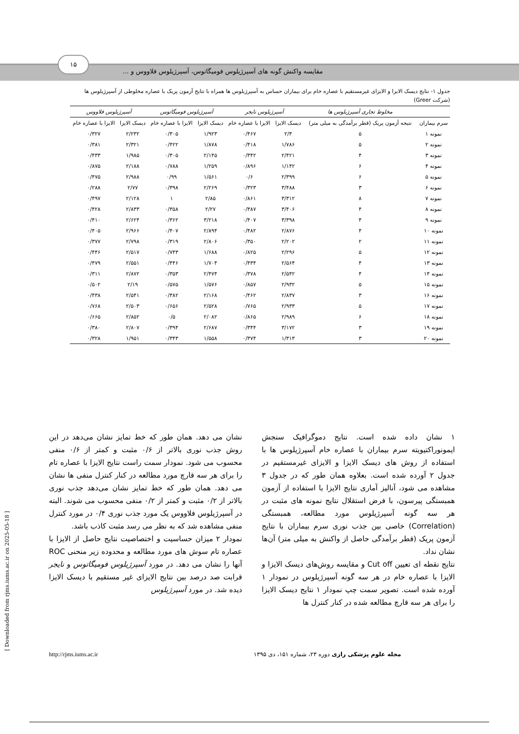۱۵
مقایسه واکنش گونه های آسپرژیلوس فومیگاتوس، آسپرژیلوس فلاووس و ...
جدول ۱- نتایج دیسک الایزا و الایزای غیرمستقیم با عصاره خام برای بیماران حساس به آسپرژیلوس ها همراه با نتایج آزمون پریک با عصاره مخلوطی از آسپرژیلوس ها (شرکت Greer)
| | مخلوط تجاری آسپرژیلوس ها | آسپرژیلوس نایجر | | آسپرژیلوس فومیگاتوس | | آسپرژیلوس فلاووس | |
| --- | --- | --- | --- | --- | --- | --- | --- |
| سرم بیماران | نتیجه آزمون پریک (قطر برآمدگی به میلی متر) | دیسک الایزا | الایزا با عصاره خام | دیسک الایزا | الایزا با عصاره خام | دیسک الایزا | الایزا با عصاره خام |
| نمونه ۱ | ۵ | ۲/۳ | ۰/۴۶۷ | ۱/۹۲۳ | ۰/۳۰۵ | ۲/۲۳۲ | ۰/۳۲۷ |
| نمونه ۲ | ۵ | ۱/۷۸۶ | ۰/۴۱۸ | ۱/۸۷۸ | ۰/۴۲۲ | ۲/۳۲۱ | ۰/۳۸۱ |
| نمونه ۳ | ۴ | ۲/۴۲۱ | ۰/۳۴۲ | ۲/۱۴۵ | ۰/۳۰۵ | ۱/۹۸۵ | ۰/۴۳۳ |
| نمونه ۴ | ۶ | ۱/۱۴۲ | ۰/۸۹۶ | ۱/۲۵۹ | ۰/۷۸۸ | ۲/۱۸۸ | ۰/۸۷۵ |
| نمونه ۵ | ۶ | ۲/۳۹۹ | ۰/۶ | ۱/۵۶۱ | ۰/۹۹ | ۲/۹۸۸ | ۰/۴۷۵ |
| نمونه ۶ | ۳ | ۳/۴۸۸ | ۰/۳۲۳ | ۲/۲۶۹ | ۰/۳۹۸ | ۲/۷۷ | ۰/۲۸۸ |
| نمونه ۷ | ۸ | ۳/۳۱۲ | ۰/۸۶۱ | ۲/۸۵ | ۱ | ۲/۱۲۸ | ۰/۴۹۷ |
| نمونه ۸ | ۴ | ۳/۴۰۶ | ۰/۳۸۷ | ۲/۲۷ | ۰/۳۵۸ | ۲/۸۳۳ | ۰/۴۲۸ |
| نمونه ۹ | ۴ | ۳/۳۹۸ | ۰/۴۰۷ | ۳/۲۱۸ | ۰/۳۶۲ | ۲/۶۲۴ | ۰/۴۱۰ |
| نمونه ۱۰ | ۴ | ۲/۸۷۶ | ۰/۴۸۲ | ۲/۸۹۴ | ۰/۴۰۷ | ۲/۹۶۶ | ۰/۴۰۵ |
| نمونه ۱۱ | ۲ | ۲/۲۰۲ | ۰/۳۵۰ | ۲/۸۰۶ | ۰/۳۱۹ | ۲/۷۹۸ | ۰/۳۷۷ |
| نمونه ۱۲ | ۵ | ۲/۲۹۶ | ۰/۸۲۵ | ۱/۶۸۸ | ۰/۷۴۳ | ۲/۵۱۷ | ۰/۴۴۶ |
| نمونه ۱۳ | ۴ | ۲/۵۶۴ | ۰/۴۳۴ | ۱/۷۰۴ | ۰/۴۴۶ | ۲/۵۵۱ | ۰/۴۷۹ |
| نمونه ۱۴ | ۴ | ۲/۵۴۲ | ۰/۳۷۸ | ۲/۴۷۴ | ۰/۳۵۳ | ۲/۸۷۲ | ۰/۳۱۱ |
| نمونه ۱۵ | ۵ | ۲/۹۳۲ | ۰/۸۵۷ | ۱/۵۷۶ | ۰/۵۷۵ | ۲/۱۹ | ۰/۵۰۲ |
| نمونه ۱۶ | ۳ | ۲/۸۳۷ | ۰/۴۶۲ | ۲/۱۶۸ | ۰/۳۸۲ | ۲/۵۴۱ | ۰/۴۳۸ |
| نمونه ۱۷ | ۵ | ۲/۹۳۳ | ۰/۷۶۵ | ۲/۵۲۸ | ۰/۶۵۶ | ۲/۵۰۳ | ۰/۷۶۸ |
| نمونه ۱۸ | ۶ | ۲/۹۸۹ | ۰/۸۶۵ | ۲/۰۸۲ | ۰/۵ | ۲/۸۵۲ | ۰/۶۶۵ |
| نمونه ۱۹ | ۳ | ۳/۱۷۲ | ۰/۳۴۴ | ۲/۶۸۷ | ۰/۳۹۴ | ۲/۸۰۷ | ۰/۳۸۰ |
| نمونه ۲۰ | ۳ | ۱/۳۱۳ | ۰/۳۷۴ | ۱/۵۵۸ | ۰/۳۴۳ | ۱/۹۵۱ | ۰/۳۲۸ |
۱ نشان داده شده است. نتایج دموگرافیک سنجش ایمونوراکتیویته سرم بیماران با عصاره خام آسپرژیلوس ها با استفاده از روش های دیسک الایزا و الایزای غیرمستقیم در جدول ۲ آورده شده است. بعلاوه همان طور که در جدول ۳ مشاهده می شود، آنالیز آماری نتایج الایزا با استفاده از آزمون همبستگی پیرسون، با فرض استقلال نتایج نمونه های مثبت در هر سه گونه آسپرژیلوس مورد مطالعه، همبستگی (Correlation) خاصی بین جذب نوری سرم بیماران با نتایج آزمون پریک (قطر برآمدگی حاصل از واکنش به میلی متر) آن‌ها نشان نداد.
نتایج نقطه ای تعیین Cut off و مقایسه روش‌های دیسک الایزا و الایزا با عصاره خام در هر سه گونه آسپرژیلوس در نمودار ۱ آورده شده است. تصویر سمت چپ نمودار ۱ نتایج دیسک الایزا را برای هر سه قارچ مطالعه شده در کنار کنترل ها
نشان می دهد. همان طور که خط تمایز نشان می‌دهد در این روش جذب نوری بالاتر از ۰/۶ مثبت و کمتر از ۰/۶ منفی محسوب می شود. نمودار سمت راست نتایج الایزا با عصاره تام را برای هر سه قارچ مورد مطالعه در کنار کنترل منفی ها نشان می دهد. همان طور که خط تمایز نشان می‌دهد جذب نوری بالاتر از ۰/۲ مثبت و کمتر از ۰/۲ منفی محسوب می شوند. البته در آسپرژیلوس فلاووس یک مورد جذب نوری ۰/۴ در مورد کنترل منفی مشاهده شد که به نظر می رسد مثبت کاذب باشد.
نمودار ۲ میزان حساسیت و اختصاصیت نتایج حاصل از الایزا با عصاره تام سوش های مورد مطالعه و محدوده زیر منحنی ROC آنها را نشان می دهد. در مورد آسپرژیلوس فومیگاتوس و نایجر قرابت صد درصد بین نتایج الایزای غیر مستقیم با دیسک الایزا دیده شد. در مورد آسپرژیلوس
مجله علوم پزشکی رازی دوره ۲۳، شماره ۱۵۱، دی ۱۳۹۵ http://rjms.iums.ac.ir
[ Downloaded from rjms.iums.ac.ir on 2025-05-18 ]